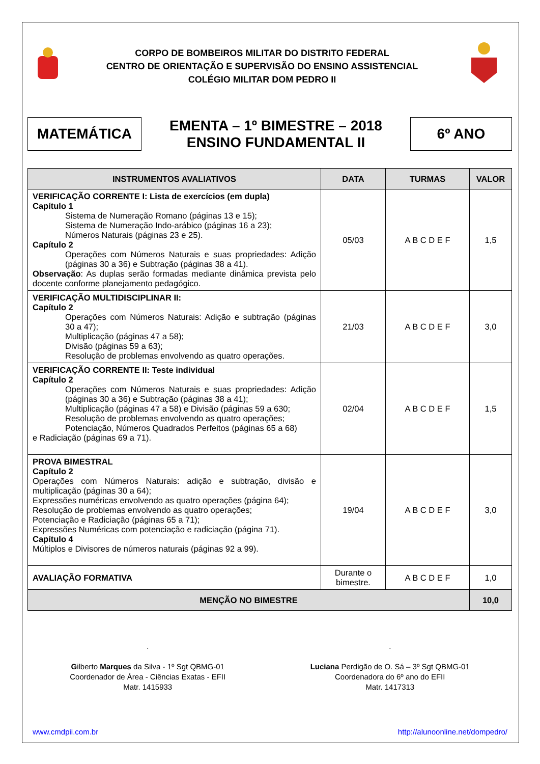CORPO DE BOMBEIROS MILITAR DO DISTRITO FEDERAL
CENTRO DE ORIENTAÇÃO E SUPERVISÃO DO ENSINO ASSISTENCIAL
COLÉGIO MILITAR DOM PEDRO II
MATEMÁTICA
EMENTA – 1º BIMESTRE – 2018
ENSINO FUNDAMENTAL II
6º ANO
| INSTRUMENTOS AVALIATIVOS | DATA | TURMAS | VALOR |
| --- | --- | --- | --- |
| VERIFICAÇÃO CORRENTE I: Lista de exercícios (em dupla) Capítulo 1 Sistema de Numeração Romano (páginas 13 e 15); Sistema de Numeração Indo-arábico (páginas 16 a 23); Números Naturais (páginas 23 e 25). Capítulo 2 Operações com Números Naturais e suas propriedades: Adição (páginas 30 a 36) e Subtração (páginas 38 a 41). Observação : As duplas serão formadas mediante dinâmica prevista pelo docente conforme planejamento pedagógico. | 05/03 | A B C D E F | 1,5 |
| VERIFICAÇÃO MULTIDISCIPLINAR II: Capítulo 2 Operações com Números Naturais: Adição e subtração (páginas 30 a 47); Multiplicação (páginas 47 a 58); Divisão (páginas 59 a 63); Resolução de problemas envolvendo as quatro operações. | 21/03 | A B C D E F | 3,0 |
| VERIFICAÇÃO CORRENTE II: Teste individual Capítulo 2 Operações com Números Naturais e suas propriedades: Adição (páginas 30 a 36) e Subtração (páginas 38 a 41); Multiplicação (páginas 47 a 58) e Divisão (páginas 59 a 630; Resolução de problemas envolvendo as quatro operações; Potenciação, Números Quadrados Perfeitos (páginas 65 a 68) e Radiciação (páginas 69 a 71). | 02/04 | A B C D E F | 1,5 |
| PROVA BIMESTRAL Capítulo 2 Operações com Números Naturais: adição e subtração, divisão e multiplicação (páginas 30 a 64); Expressões numéricas envolvendo as quatro operações (página 64); Resolução de problemas envolvendo as quatro operações; Potenciação e Radiciação (páginas 65 a 71); Expressões Numéricas com potenciação e radiciação (página 71). Capítulo 4 Múltiplos e Divisores de números naturais (páginas 92 a 99). | 19/04 | A B C D E F | 3,0 |
| AVALIAÇÃO FORMATIVA | Durante o bimestre. | A B C D E F | 1,0 |
| MENÇÃO NO BIMESTRE | | | 10,0 |
.
Gilberto Marques da Silva - 1º Sgt QBMG-01
Coordenador de Área - Ciências Exatas - EFII
Matr. 1415933
.
Luciana Perdigão de O. Sá – 3º Sgt QBMG-01
Coordenadora do 6º ano do EFII
Matr. 1417313
www.cmdpii.com.br http://alunoonline.net/dompedro/